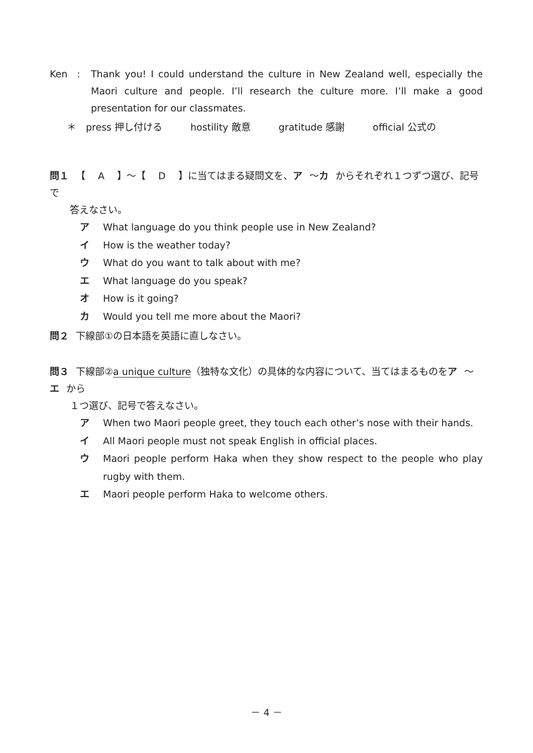Ken　: Thank you! I could understand the culture in New Zealand well, especially the Maori culture and people. I’ll research the culture more. I’ll make a good presentation for our classmates.
＊　press 押し付ける hostility 敵意 gratitude 感謝 official 公式の
問１ 【　 A　 】～【　 D　 】に当てはまる疑問文を、ア ～カ からそれぞれ１つずつ選び、記号で
答えなさい。
ア What language do you think people use in New Zealand?
イ How is the weather today?
ウ What do you want to talk about with me?
エ What language do you speak?
オ How is it going?
カ Would you tell me more about the Maori?
問２ 下線部①の日本語を英語に直しなさい。
問３ 下線部②a unique culture（独特な文化）の具体的な内容について、当てはまるものをア ～エ から
１つ選び、記号で答えなさい。
ア When two Maori people greet, they touch each other’s nose with their hands.
イ All Maori people must not speak English in official places.
ウ Maori people perform Haka when they show respect to the people who play rugby with them.
エ Maori people perform Haka to welcome others.
－ 4 －